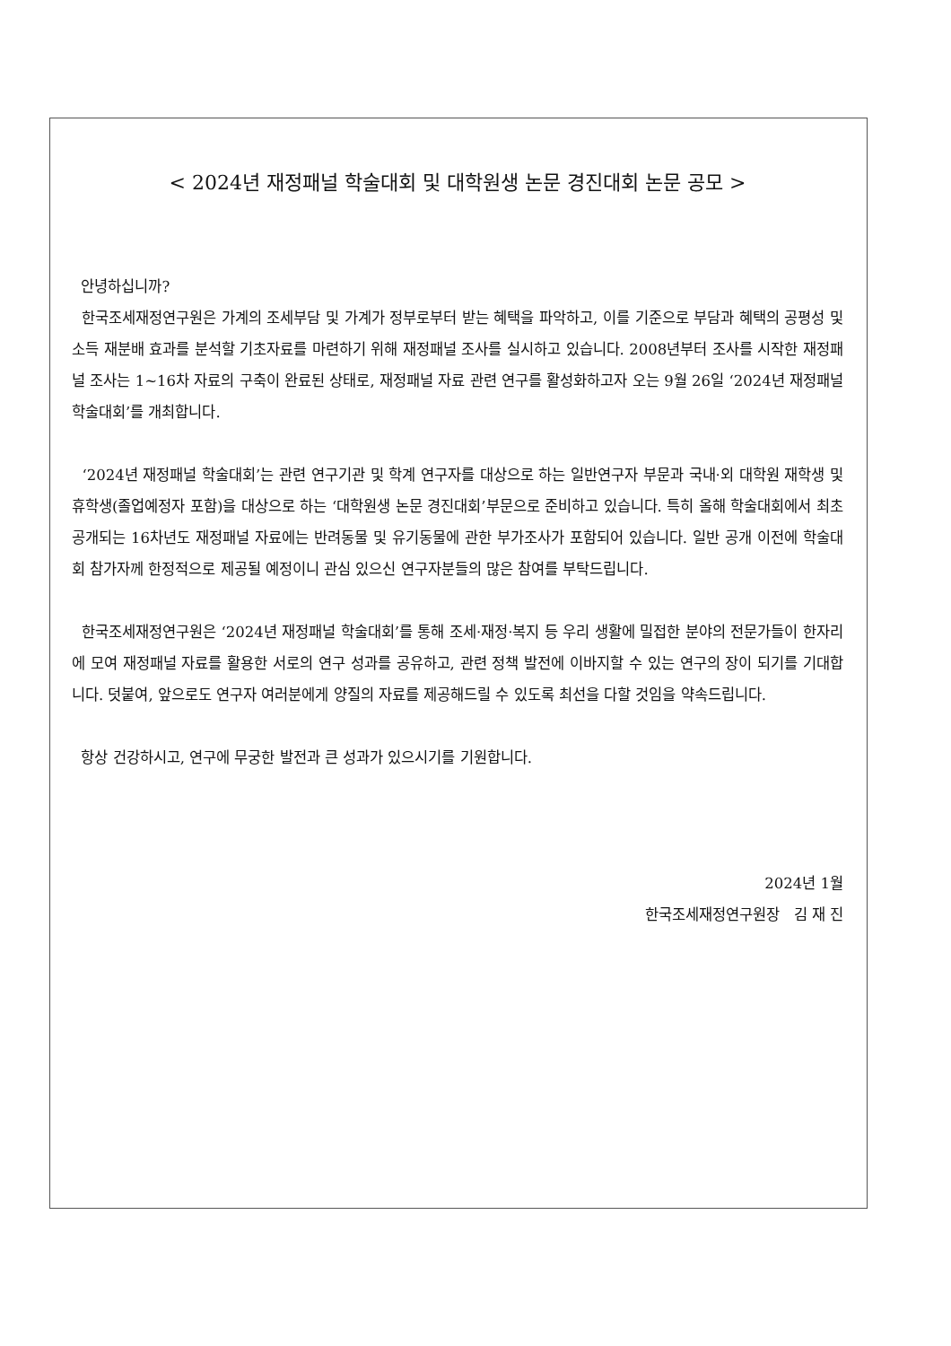< 2024년 재정패널 학술대회 및 대학원생 논문 경진대회 논문 공모 >
안녕하십니까?
한국조세재정연구원은 가계의 조세부담 및 가계가 정부로부터 받는 혜택을 파악하고, 이를 기준으로 부담과 혜택의 공평성 및 소득 재분배 효과를 분석할 기초자료를 마련하기 위해 재정패널 조사를 실시하고 있습니다. 2008년부터 조사를 시작한 재정패널 조사는 1~16차 자료의 구축이 완료된 상태로, 재정패널 자료 관련 연구를 활성화하고자 오는 9월 26일 ‘2024년 재정패널 학술대회’를 개최합니다.
‘2024년 재정패널 학술대회’는 관련 연구기관 및 학계 연구자를 대상으로 하는 일반연구자 부문과 국내·외 대학원 재학생 및 휴학생(졸업예정자 포함)을 대상으로 하는 ‘대학원생 논문 경진대회’부문으로 준비하고 있습니다. 특히 올해 학술대회에서 최초 공개되는 16차년도 재정패널 자료에는 반려동물 및 유기동물에 관한 부가조사가 포함되어 있습니다. 일반 공개 이전에 학술대회 참가자께 한정적으로 제공될 예정이니 관심 있으신 연구자분들의 많은 참여를 부탁드립니다.
한국조세재정연구원은 ‘2024년 재정패널 학술대회’를 통해 조세·재정·복지 등 우리 생활에 밀접한 분야의 전문가들이 한자리에 모여 재정패널 자료를 활용한 서로의 연구 성과를 공유하고, 관련 정책 발전에 이바지할 수 있는 연구의 장이 되기를 기대합니다. 덧붙여, 앞으로도 연구자 여러분에게 양질의 자료를 제공해드릴 수 있도록 최선을 다할 것임을 약속드립니다.
항상 건강하시고, 연구에 무궁한 발전과 큰 성과가 있으시기를 기원합니다.
2024년 1월
한국조세재정연구원장 김 재 진